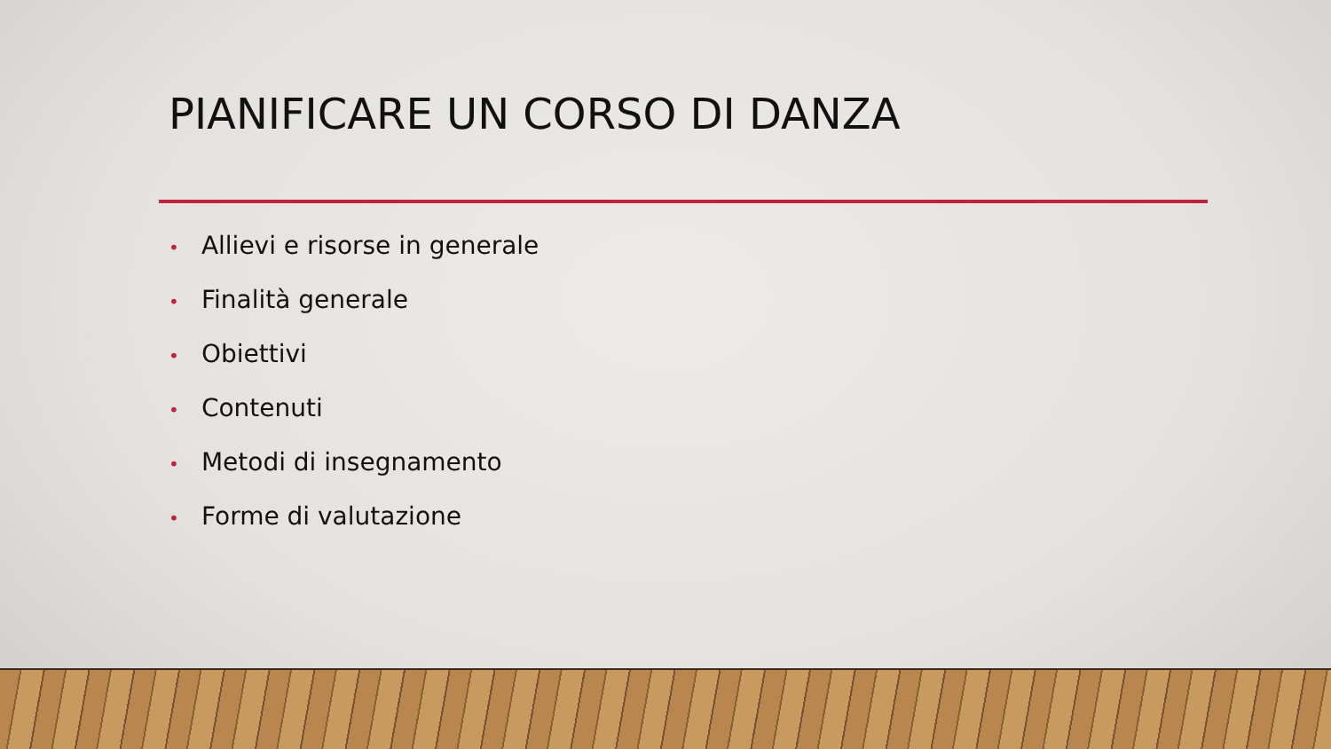PIANIFICARE UN CORSO DI DANZA
• Allievi e risorse in generale
• Finalità generale
• Obiettivi
• Contenuti
• Metodi di insegnamento
• Forme di valutazione